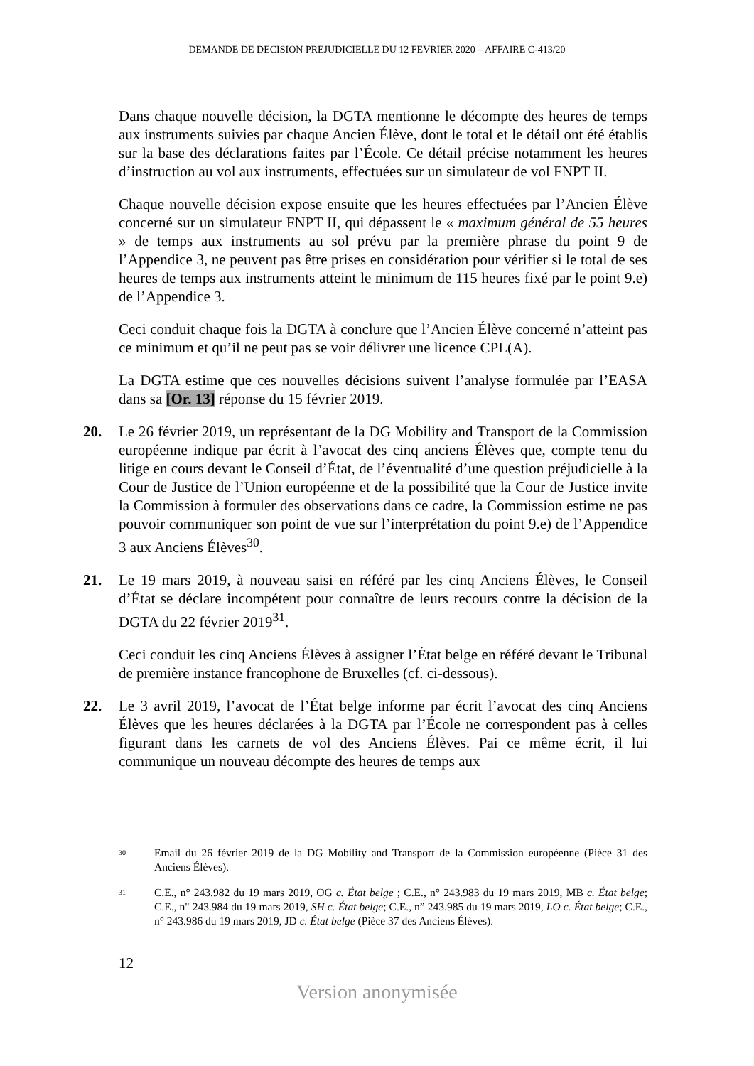DEMANDE DE DECISION PREJUDICIELLE DU 12 FEVRIER 2020 – AFFAIRE C-413/20
Dans chaque nouvelle décision, la DGTA mentionne le décompte des heures de temps aux instruments suivies par chaque Ancien Élève, dont le total et le détail ont été établis sur la base des déclarations faites par l’École. Ce détail précise notamment les heures d’instruction au vol aux instruments, effectuées sur un simulateur de vol FNPT II.
Chaque nouvelle décision expose ensuite que les heures effectuées par l’Ancien Élève concerné sur un simulateur FNPT II, qui dépassent le « maximum général de 55 heures » de temps aux instruments au sol prévu par la première phrase du point 9 de l’Appendice 3, ne peuvent pas être prises en considération pour vérifier si le total de ses heures de temps aux instruments atteint le minimum de 115 heures fixé par le point 9.e) de l’Appendice 3.
Ceci conduit chaque fois la DGTA à conclure que l’Ancien Élève concerné n’atteint pas ce minimum et qu’il ne peut pas se voir délivrer une licence CPL(A).
La DGTA estime que ces nouvelles décisions suivent l’analyse formulée par l’EASA dans sa [Or. 13] réponse du 15 février 2019.
20. Le 26 février 2019, un représentant de la DG Mobility and Transport de la Commission européenne indique par écrit à l’avocat des cinq anciens Élèves que, compte tenu du litige en cours devant le Conseil d’État, de l’éventualité d’une question préjudicielle à la Cour de Justice de l’Union européenne et de la possibilité que la Cour de Justice invite la Commission à formuler des observations dans ce cadre, la Commission estime ne pas pouvoir communiquer son point de vue sur l’interprétation du point 9.e) de l’Appendice 3 aux Anciens Élèves<sup>30</sup>.
21. Le 19 mars 2019, à nouveau saisi en référé par les cinq Anciens Élèves, le Conseil d’État se déclare incompétent pour connaître de leurs recours contre la décision de la DGTA du 22 février 2019<sup>31</sup>.
Ceci conduit les cinq Anciens Élèves à assigner l’État belge en référé devant le Tribunal de première instance francophone de Bruxelles (cf. ci-dessous).
22. Le 3 avril 2019, l’avocat de l’État belge informe par écrit l’avocat des cinq Anciens Élèves que les heures déclarées à la DGTA par l’École ne correspondent pas à celles figurant dans les carnets de vol des Anciens Élèves. Pai ce même écrit, il lui communique un nouveau décompte des heures de temps aux
<sup>30</sup> Email du 26 février 2019 de la DG Mobility and Transport de la Commission européenne (Pièce 31 des Anciens Élèves).
<sup>31</sup> C.E., n° 243.982 du 19 mars 2019, OG c. État belge ; C.E., n° 243.983 du 19 mars 2019, MB c. État belge; C.E., n" 243.984 du 19 mars 2019, SH c. État belge; C.E., n” 243.985 du 19 mars 2019, LO c. État belge; C.E., n° 243.986 du 19 mars 2019, JD c. État belge (Pièce 37 des Anciens Élèves).
12
Version anonymisée